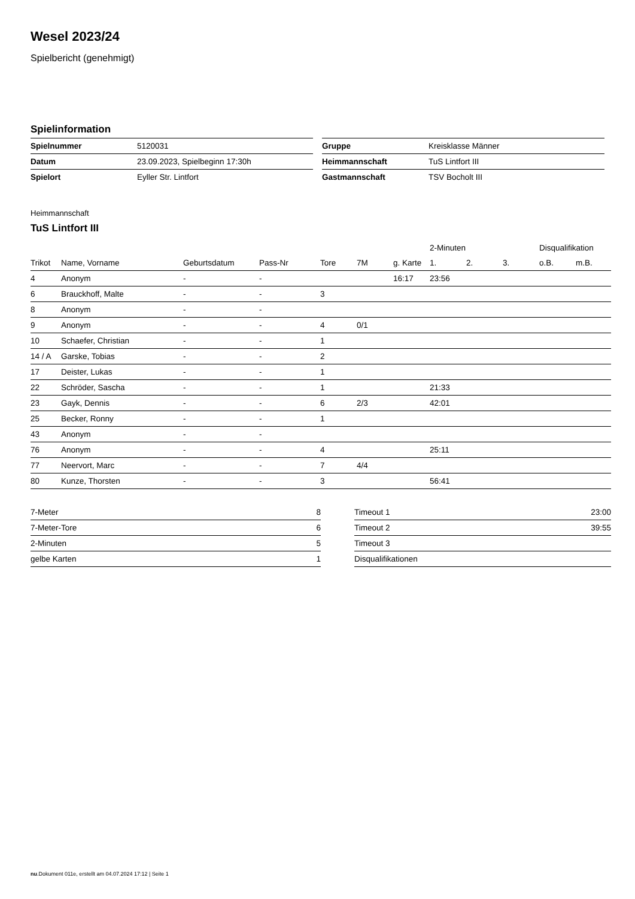Wesel 2023/24
Spielbericht (genehmigt)
Spielinformation
| Spielnummer | 5120031 |
| Datum | 23.09.2023, Spielbeginn 17:30h |
| Spielort | Eyller Str. Lintfort |
| Gruppe | Kreisklasse Männer |
| Heimmannschaft | TuS Lintfort III |
| Gastmannschaft | TSV Bocholt III |
Heimmannschaft
TuS Lintfort III
| | | | | | | | 2-Minuten | | | Disqualifikation | |
| --- | --- | --- | --- | --- | --- | --- | --- | --- | --- | --- | --- |
| Trikot | Name, Vorname | Geburtsdatum | Pass-Nr | Tore | 7M | g. Karte | 1. | 2. | 3. | o.B. | m.B. |
| 4 | Anonym | - | - | | | 16:17 | 23:56 | | | | |
| 6 | Brauckhoff, Malte | - | - | 3 | | | | | | | |
| 8 | Anonym | - | - | | | | | | | | |
| 9 | Anonym | - | - | 4 | 0/1 | | | | | | |
| 10 | Schaefer, Christian | - | - | 1 | | | | | | | |
| 14 / A | Garske, Tobias | - | - | 2 | | | | | | | |
| 17 | Deister, Lukas | - | - | 1 | | | | | | | |
| 22 | Schröder, Sascha | - | - | 1 | | | 21:33 | | | | |
| 23 | Gayk, Dennis | - | - | 6 | 2/3 | | 42:01 | | | | |
| 25 | Becker, Ronny | - | - | 1 | | | | | | | |
| 43 | Anonym | - | - | | | | | | | | |
| 76 | Anonym | - | - | 4 | | | 25:11 | | | | |
| 77 | Neervort, Marc | - | - | 7 | 4/4 | | | | | | |
| 80 | Kunze, Thorsten | - | - | 3 | | | 56:41 | | | | |
| 7-Meter | 8 |
| 7-Meter-Tore | 6 |
| 2-Minuten | 5 |
| gelbe Karten | 1 |
| Timeout 1 | 23:00 |
| Timeout 2 | 39:55 |
| Timeout 3 | |
| Disqualifikationen | |
nu.Dokument 011e, erstellt am 04.07.2024 17:12 | Seite 1